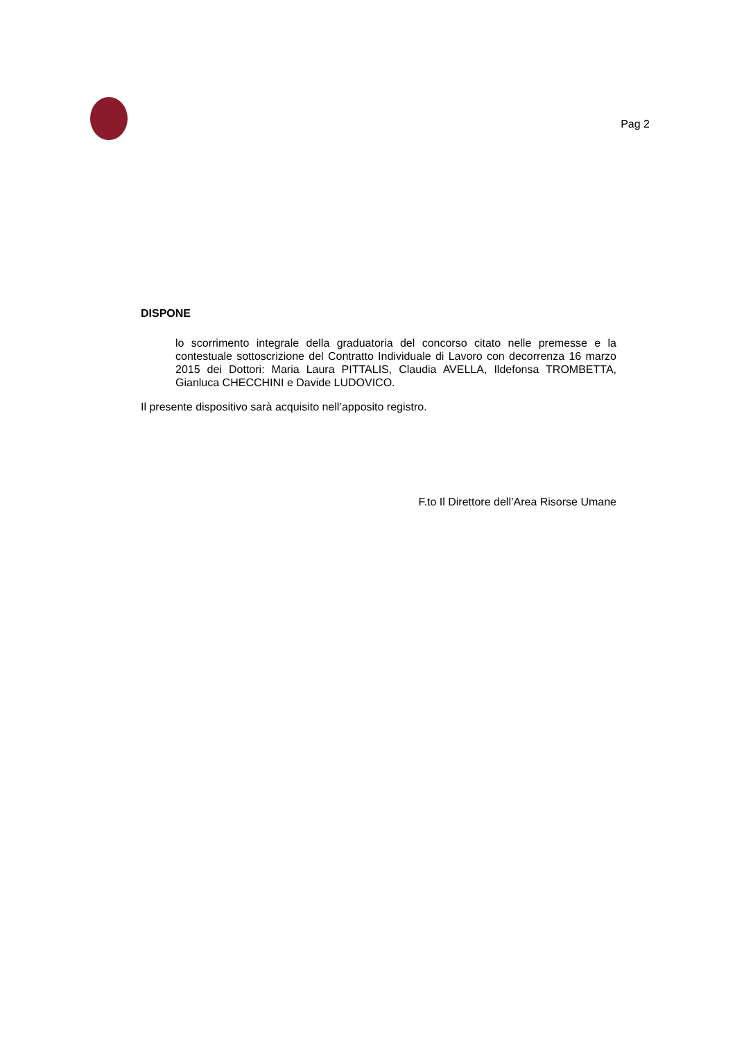Pag 2
DISPONE
lo scorrimento integrale della graduatoria del concorso citato nelle premesse e la contestuale sottoscrizione del Contratto Individuale di Lavoro con decorrenza 16 marzo 2015 dei Dottori: Maria Laura PITTALIS, Claudia AVELLA, Ildefonsa TROMBETTA, Gianluca CHECCHINI e Davide LUDOVICO.
Il presente dispositivo sarà acquisito nell’apposito registro.
F.to Il Direttore dell’Area Risorse Umane